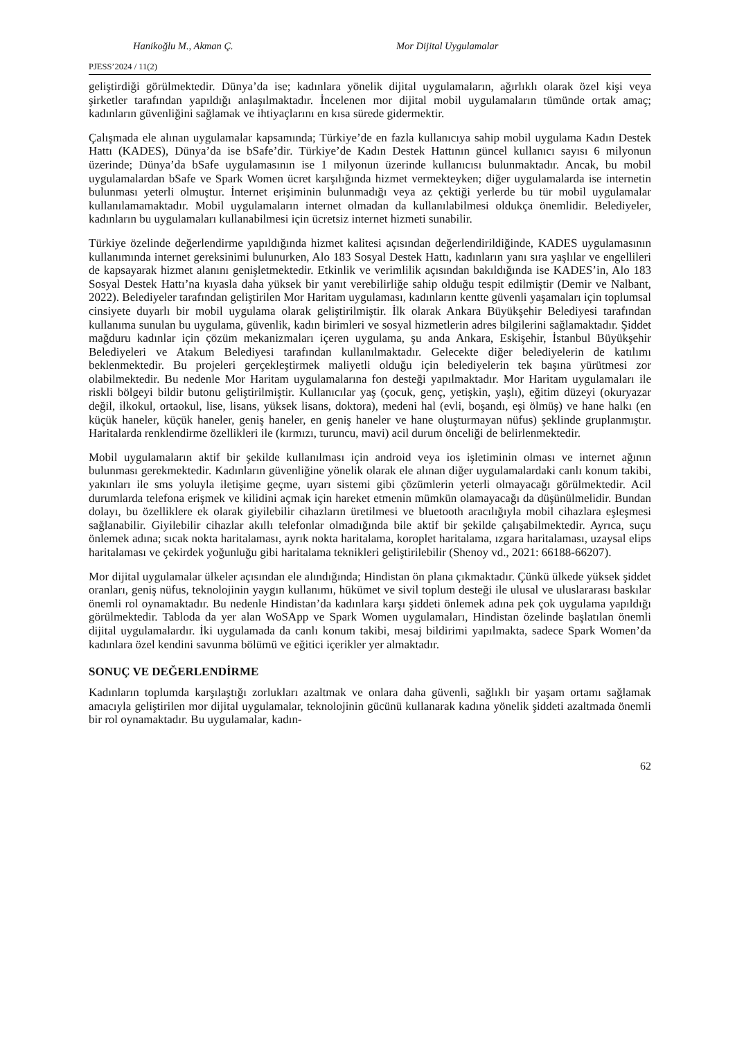Hanikoğlu M., Akman Ç. Mor Dijital Uygulamalar
PJESS’2024 / 11(2)
geliştirdiği görülmektedir. Dünya’da ise; kadınlara yönelik dijital uygulamaların, ağırlıklı olarak özel kişi veya şirketler tarafından yapıldığı anlaşılmaktadır. İncelenen mor dijital mobil uygulamaların tümünde ortak amaç; kadınların güvenliğini sağlamak ve ihtiyaçlarını en kısa sürede gidermektir.
Çalışmada ele alınan uygulamalar kapsamında; Türkiye’de en fazla kullanıcıya sahip mobil uygulama Kadın Destek Hattı (KADES), Dünya’da ise bSafe’dir. Türkiye’de Kadın Destek Hattının güncel kullanıcı sayısı 6 milyonun üzerinde; Dünya’da bSafe uygulamasının ise 1 milyonun üzerinde kullanıcısı bulunmaktadır. Ancak, bu mobil uygulamalardan bSafe ve Spark Women ücret karşılığında hizmet vermekteyken; diğer uygulamalarda ise internetin bulunması yeterli olmuştur. İnternet erişiminin bulunmadığı veya az çektiği yerlerde bu tür mobil uygulamalar kullanılamamaktadır. Mobil uygulamaların internet olmadan da kullanılabilmesi oldukça önemlidir. Belediyeler, kadınların bu uygulamaları kullanabilmesi için ücretsiz internet hizmeti sunabilir.
Türkiye özelinde değerlendirme yapıldığında hizmet kalitesi açısından değerlendirildiğinde, KADES uygulamasının kullanımında internet gereksinimi bulunurken, Alo 183 Sosyal Destek Hattı, kadınların yanı sıra yaşlılar ve engellileri de kapsayarak hizmet alanını genişletmektedir. Etkinlik ve verimlilik açısından bakıldığında ise KADES’in, Alo 183 Sosyal Destek Hattı’na kıyasla daha yüksek bir yanıt verebilirliğe sahip olduğu tespit edilmiştir (Demir ve Nalbant, 2022). Belediyeler tarafından geliştirilen Mor Haritam uygulaması, kadınların kentte güvenli yaşamaları için toplumsal cinsiyete duyarlı bir mobil uygulama olarak geliştirilmiştir. İlk olarak Ankara Büyükşehir Belediyesi tarafından kullanıma sunulan bu uygulama, güvenlik, kadın birimleri ve sosyal hizmetlerin adres bilgilerini sağlamaktadır. Şiddet mağduru kadınlar için çözüm mekanizmaları içeren uygulama, şu anda Ankara, Eskişehir, İstanbul Büyükşehir Belediyeleri ve Atakum Belediyesi tarafından kullanılmaktadır. Gelecekte diğer belediyelerin de katılımı beklenmektedir. Bu projeleri gerçekleştirmek maliyetli olduğu için belediyelerin tek başına yürütmesi zor olabilmektedir. Bu nedenle Mor Haritam uygulamalarına fon desteği yapılmaktadır. Mor Haritam uygulamaları ile riskli bölgeyi bildir butonu geliştirilmiştir. Kullanıcılar yaş (çocuk, genç, yetişkin, yaşlı), eğitim düzeyi (okuryazar değil, ilkokul, ortaokul, lise, lisans, yüksek lisans, doktora), medeni hal (evli, boşandı, eşi ölmüş) ve hane halkı (en küçük haneler, küçük haneler, geniş haneler, en geniş haneler ve hane oluşturmayan nüfus) şeklinde gruplanmıştır. Haritalarda renklendirme özellikleri ile (kırmızı, turuncu, mavi) acil durum önceliği de belirlenmektedir.
Mobil uygulamaların aktif bir şekilde kullanılması için android veya ios işletiminin olması ve internet ağının bulunması gerekmektedir. Kadınların güvenliğine yönelik olarak ele alınan diğer uygulamalardaki canlı konum takibi, yakınları ile sms yoluyla iletişime geçme, uyarı sistemi gibi çözümlerin yeterli olmayacağı görülmektedir. Acil durumlarda telefona erişmek ve kilidini açmak için hareket etmenin mümkün olamayacağı da düşünülmelidir. Bundan dolayı, bu özelliklere ek olarak giyilebilir cihazların üretilmesi ve bluetooth aracılığıyla mobil cihazlara eşleşmesi sağlanabilir. Giyilebilir cihazlar akıllı telefonlar olmadığında bile aktif bir şekilde çalışabilmektedir. Ayrıca, suçu önlemek adına; sıcak nokta haritalaması, ayrık nokta haritalama, koroplet haritalama, ızgara haritalaması, uzaysal elips haritalaması ve çekirdek yoğunluğu gibi haritalama teknikleri geliştirilebilir (Shenoy vd., 2021: 66188-66207).
Mor dijital uygulamalar ülkeler açısından ele alındığında; Hindistan ön plana çıkmaktadır. Çünkü ülkede yüksek şiddet oranları, geniş nüfus, teknolojinin yaygın kullanımı, hükümet ve sivil toplum desteği ile ulusal ve uluslararası baskılar önemli rol oynamaktadır. Bu nedenle Hindistan’da kadınlara karşı şiddeti önlemek adına pek çok uygulama yapıldığı görülmektedir. Tabloda da yer alan WoSApp ve Spark Women uygulamaları, Hindistan özelinde başlatılan önemli dijital uygulamalardır. İki uygulamada da canlı konum takibi, mesaj bildirimi yapılmakta, sadece Spark Women’da kadınlara özel kendini savunma bölümü ve eğitici içerikler yer almaktadır.
SONUÇ VE DEĞERLENDİRME
Kadınların toplumda karşılaştığı zorlukları azaltmak ve onlara daha güvenli, sağlıklı bir yaşam ortamı sağlamak amacıyla geliştirilen mor dijital uygulamalar, teknolojinin gücünü kullanarak kadına yönelik şiddeti azaltmada önemli bir rol oynamaktadır. Bu uygulamalar, kadın-
62